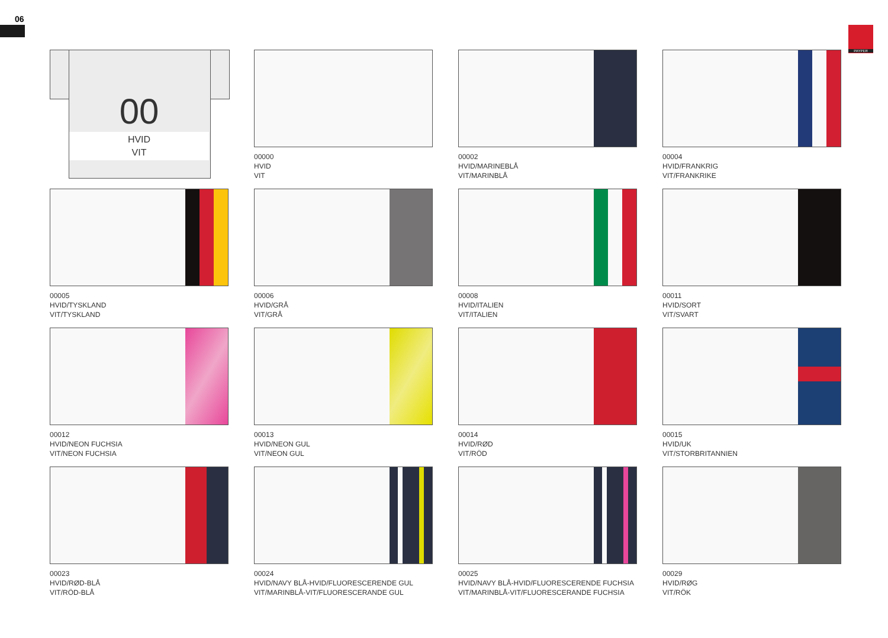06
PAYPER
00
HVID
VIT
00000
HVID
VIT
00002
HVID/MARINEBLÅ
VIT/MARINBLÅ
00004
HVID/FRANKRIG
VIT/FRANKRIKE
00005
HVID/TYSKLAND
VIT/TYSKLAND
00006
HVID/GRÅ
VIT/GRÅ
00008
HVID/ITALIEN
VIT/ITALIEN
00011
HVID/SORT
VIT/SVART
00012
HVID/NEON FUCHSIA
VIT/NEON FUCHSIA
00013
HVID/NEON GUL
VIT/NEON GUL
00014
HVID/RØD
VIT/RÖD
00015
HVID/UK
VIT/STORBRITANNIEN
00023
HVID/RØD-BLÅ
VIT/RÖD-BLÅ
00024
HVID/NAVY BLÅ-HVID/FLUORESCERENDE GUL
VIT/MARINBLÅ-VIT/FLUORESCERANDE GUL
00025
HVID/NAVY BLÅ-HVID/FLUORESCERENDE FUCHSIA
VIT/MARINBLÅ-VIT/FLUORESCERANDE FUCHSIA
00029
HVID/RØG
VIT/RÖK